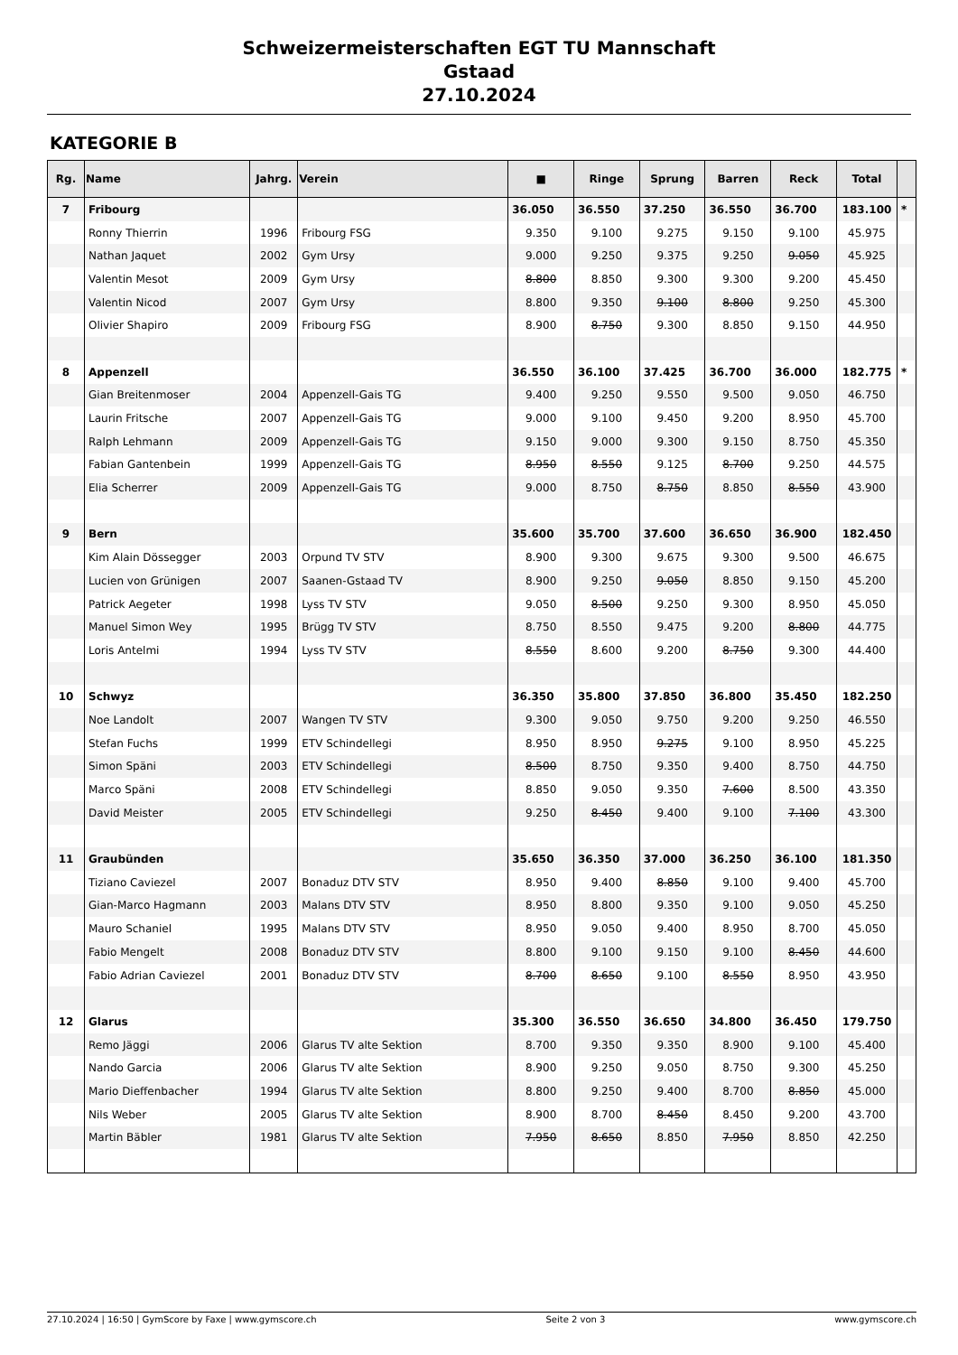Schweizermeisterschaften EGT TU Mannschaft
Gstaad
27.10.2024
KATEGORIE B
| Rg. | Name | Jahrg. | Verein | ■ | Ringe | Sprung | Barren | Reck | Total | |
| --- | --- | --- | --- | --- | --- | --- | --- | --- | --- | --- |
| 7 | Fribourg | | | 36.050 | 36.550 | 37.250 | 36.550 | 36.700 | 183.100 | * |
| | Ronny Thierrin | 1996 | Fribourg FSG | 9.350 | 9.100 | 9.275 | 9.150 | 9.100 | 45.975 | |
| | Nathan Jaquet | 2002 | Gym Ursy | 9.000 | 9.250 | 9.375 | 9.250 | 9.050 | 45.925 | |
| | Valentin Mesot | 2009 | Gym Ursy | 8.800 | 8.850 | 9.300 | 9.300 | 9.200 | 45.450 | |
| | Valentin Nicod | 2007 | Gym Ursy | 8.800 | 9.350 | 9.100 | 8.800 | 9.250 | 45.300 | |
| | Olivier Shapiro | 2009 | Fribourg FSG | 8.900 | 8.750 | 9.300 | 8.850 | 9.150 | 44.950 | |
| 8 | Appenzell | | | 36.550 | 36.100 | 37.425 | 36.700 | 36.000 | 182.775 | * |
| | Gian Breitenmoser | 2004 | Appenzell-Gais TG | 9.400 | 9.250 | 9.550 | 9.500 | 9.050 | 46.750 | |
| | Laurin Fritsche | 2007 | Appenzell-Gais TG | 9.000 | 9.100 | 9.450 | 9.200 | 8.950 | 45.700 | |
| | Ralph Lehmann | 2009 | Appenzell-Gais TG | 9.150 | 9.000 | 9.300 | 9.150 | 8.750 | 45.350 | |
| | Fabian Gantenbein | 1999 | Appenzell-Gais TG | 8.950 | 8.550 | 9.125 | 8.700 | 9.250 | 44.575 | |
| | Elia Scherrer | 2009 | Appenzell-Gais TG | 9.000 | 8.750 | 8.750 | 8.850 | 8.550 | 43.900 | |
| 9 | Bern | | | 35.600 | 35.700 | 37.600 | 36.650 | 36.900 | 182.450 | |
| | Kim Alain Dössegger | 2003 | Orpund TV STV | 8.900 | 9.300 | 9.675 | 9.300 | 9.500 | 46.675 | |
| | Lucien von Grünigen | 2007 | Saanen-Gstaad TV | 8.900 | 9.250 | 9.050 | 8.850 | 9.150 | 45.200 | |
| | Patrick Aegeter | 1998 | Lyss TV STV | 9.050 | 8.500 | 9.250 | 9.300 | 8.950 | 45.050 | |
| | Manuel Simon Wey | 1995 | Brügg TV STV | 8.750 | 8.550 | 9.475 | 9.200 | 8.800 | 44.775 | |
| | Loris Antelmi | 1994 | Lyss TV STV | 8.550 | 8.600 | 9.200 | 8.750 | 9.300 | 44.400 | |
| 10 | Schwyz | | | 36.350 | 35.800 | 37.850 | 36.800 | 35.450 | 182.250 | |
| | Noe Landolt | 2007 | Wangen TV STV | 9.300 | 9.050 | 9.750 | 9.200 | 9.250 | 46.550 | |
| | Stefan Fuchs | 1999 | ETV Schindellegi | 8.950 | 8.950 | 9.275 | 9.100 | 8.950 | 45.225 | |
| | Simon Späni | 2003 | ETV Schindellegi | 8.500 | 8.750 | 9.350 | 9.400 | 8.750 | 44.750 | |
| | Marco Späni | 2008 | ETV Schindellegi | 8.850 | 9.050 | 9.350 | 7.600 | 8.500 | 43.350 | |
| | David Meister | 2005 | ETV Schindellegi | 9.250 | 8.450 | 9.400 | 9.100 | 7.100 | 43.300 | |
| 11 | Graubünden | | | 35.650 | 36.350 | 37.000 | 36.250 | 36.100 | 181.350 | |
| | Tiziano Caviezel | 2007 | Bonaduz DTV STV | 8.950 | 9.400 | 8.850 | 9.100 | 9.400 | 45.700 | |
| | Gian-Marco Hagmann | 2003 | Malans DTV STV | 8.950 | 8.800 | 9.350 | 9.100 | 9.050 | 45.250 | |
| | Mauro Schaniel | 1995 | Malans DTV STV | 8.950 | 9.050 | 9.400 | 8.950 | 8.700 | 45.050 | |
| | Fabio Mengelt | 2008 | Bonaduz DTV STV | 8.800 | 9.100 | 9.150 | 9.100 | 8.450 | 44.600 | |
| | Fabio Adrian Caviezel | 2001 | Bonaduz DTV STV | 8.700 | 8.650 | 9.100 | 8.550 | 8.950 | 43.950 | |
| 12 | Glarus | | | 35.300 | 36.550 | 36.650 | 34.800 | 36.450 | 179.750 | |
| | Remo Jäggi | 2006 | Glarus TV alte Sektion | 8.700 | 9.350 | 9.350 | 8.900 | 9.100 | 45.400 | |
| | Nando Garcia | 2006 | Glarus TV alte Sektion | 8.900 | 9.250 | 9.050 | 8.750 | 9.300 | 45.250 | |
| | Mario Dieffenbacher | 1994 | Glarus TV alte Sektion | 8.800 | 9.250 | 9.400 | 8.700 | 8.850 | 45.000 | |
| | Nils Weber | 2005 | Glarus TV alte Sektion | 8.900 | 8.700 | 8.450 | 8.450 | 9.200 | 43.700 | |
| | Martin Bäbler | 1981 | Glarus TV alte Sektion | 7.950 | 8.650 | 8.850 | 7.950 | 8.850 | 42.250 | |
27.10.2024 | 16:50 | GymScore by Faxe | www.gymscore.ch Seite 2 von 3 www.gymscore.ch